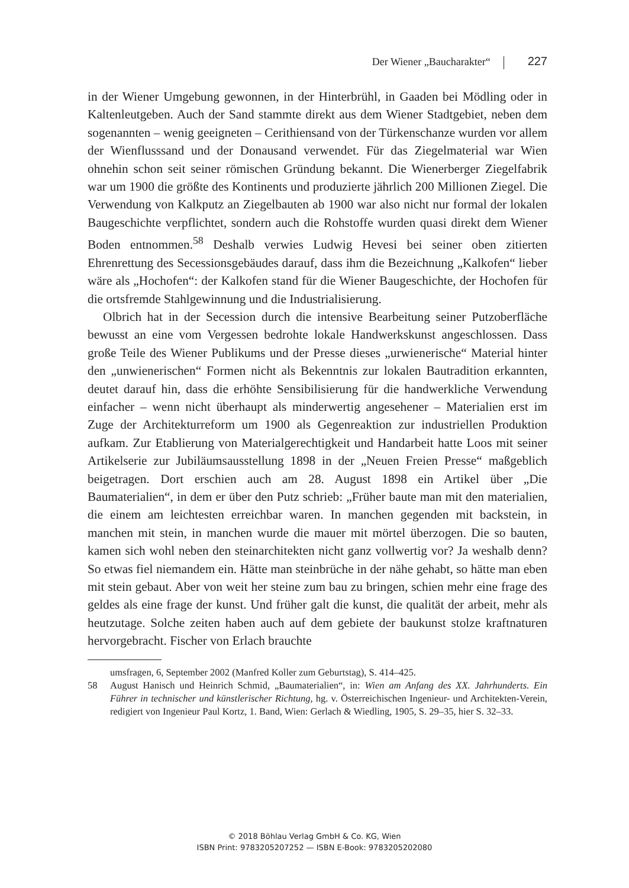Der Wiener „Baucharakter“ 227
in der Wiener Umgebung gewonnen, in der Hinterbrühl, in Gaaden bei Mödling oder in Kaltenleutgeben. Auch der Sand stammte direkt aus dem Wiener Stadtgebiet, neben dem sogenannten – wenig geeigneten – Cerithiensand von der Türkenschanze wurden vor allem der Wienflusssand und der Donausand verwendet. Für das Ziegelmaterial war Wien ohnehin schon seit seiner römischen Gründung bekannt. Die Wienerberger Ziegelfabrik war um 1900 die größte des Kontinents und produzierte jährlich 200 Millionen Ziegel. Die Verwendung von Kalkputz an Ziegelbauten ab 1900 war also nicht nur formal der lokalen Baugeschichte verpflichtet, sondern auch die Rohstoffe wurden quasi direkt dem Wiener Boden entnommen.<sup>58</sup> Deshalb verwies Ludwig Hevesi bei seiner oben zitierten Ehrenrettung des Secessionsgebäudes darauf, dass ihm die Bezeichnung „Kalkofen“ lieber wäre als „Hochofen“: der Kalkofen stand für die Wiener Baugeschichte, der Hochofen für die ortsfremde Stahlgewinnung und die Industrialisierung.
Olbrich hat in der Secession durch die intensive Bearbeitung seiner Putzoberfläche bewusst an eine vom Vergessen bedrohte lokale Handwerkskunst angeschlossen. Dass große Teile des Wiener Publikums und der Presse dieses „urwienerische“ Material hinter den „unwienerischen“ Formen nicht als Bekenntnis zur lokalen Bautradition erkannten, deutet darauf hin, dass die erhöhte Sensibilisierung für die handwerkliche Verwendung einfacher – wenn nicht überhaupt als minderwertig angesehener – Materialien erst im Zuge der Architekturreform um 1900 als Gegenreaktion zur industriellen Produktion aufkam. Zur Etablierung von Materialgerechtigkeit und Handarbeit hatte Loos mit seiner Artikelserie zur Jubiläumsausstellung 1898 in der „Neuen Freien Presse“ maßgeblich beigetragen. Dort erschien auch am 28. August 1898 ein Artikel über „Die Baumaterialien“, in dem er über den Putz schrieb: „Früher baute man mit den materialien, die einem am leichtesten erreichbar waren. In manchen gegenden mit backstein, in manchen mit stein, in manchen wurde die mauer mit mörtel überzogen. Die so bauten, kamen sich wohl neben den steinarchitekten nicht ganz vollwertig vor? Ja weshalb denn? So etwas fiel niemandem ein. Hätte man steinbrüche in der nähe gehabt, so hätte man eben mit stein gebaut. Aber von weit her steine zum bau zu bringen, schien mehr eine frage des geldes als eine frage der kunst. Und früher galt die kunst, die qualität der arbeit, mehr als heutzutage. Solche zeiten haben auch auf dem gebiete der baukunst stolze kraftnaturen hervorgebracht. Fischer von Erlach brauchte
umsfragen, 6, September 2002 (Manfred Koller zum Geburtstag), S. 414–425.
58 August Hanisch und Heinrich Schmid, „Baumaterialien“, in: Wien am Anfang des XX. Jahrhunderts. Ein Führer in technischer und künstlerischer Richtung, hg. v. Österreichischen Ingenieur- und Architekten-Verein, redigiert von Ingenieur Paul Kortz, 1. Band, Wien: Gerlach & Wiedling, 1905, S. 29–35, hier S. 32–33.
© 2018 Böhlau Verlag GmbH & Co. KG, Wien
ISBN Print: 9783205207252 — ISBN E-Book: 9783205202080